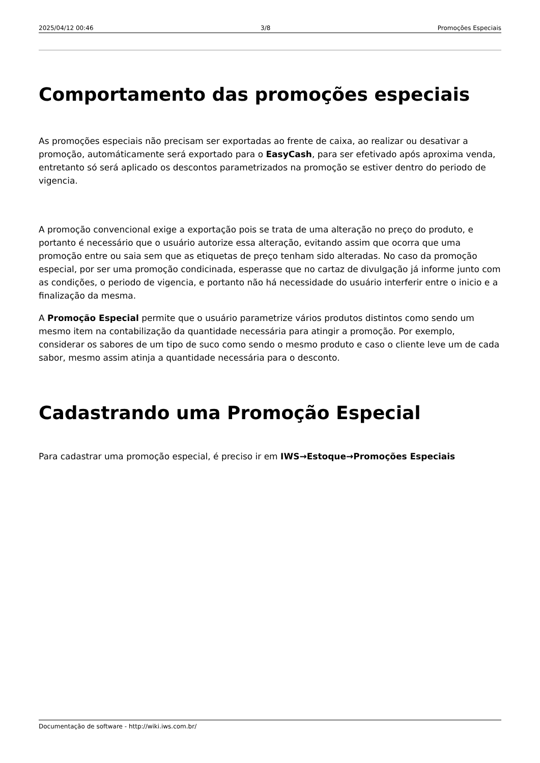2025/04/12 00:46 3/8 Promoções Especiais
Comportamento das promoções especiais
As promoções especiais não precisam ser exportadas ao frente de caixa, ao realizar ou desativar a promoção, automáticamente será exportado para o EasyCash, para ser efetivado após aproxima venda, entretanto só será aplicado os descontos parametrizados na promoção se estiver dentro do periodo de vigencia.
A promoção convencional exige a exportação pois se trata de uma alteração no preço do produto, e portanto é necessário que o usuário autorize essa alteração, evitando assim que ocorra que uma promoção entre ou saia sem que as etiquetas de preço tenham sido alteradas. No caso da promoção especial, por ser uma promoção condicinada, esperasse que no cartaz de divulgação já informe junto com as condições, o periodo de vigencia, e portanto não há necessidade do usuário interferir entre o inicio e a finalização da mesma.
A Promoção Especial permite que o usuário parametrize vários produtos distintos como sendo um mesmo item na contabilização da quantidade necessária para atingir a promoção. Por exemplo, considerar os sabores de um tipo de suco como sendo o mesmo produto e caso o cliente leve um de cada sabor, mesmo assim atinja a quantidade necessária para o desconto.
Cadastrando uma Promoção Especial
Para cadastrar uma promoção especial, é preciso ir em IWS→Estoque→Promoções Especiais
Documentação de software - http://wiki.iws.com.br/